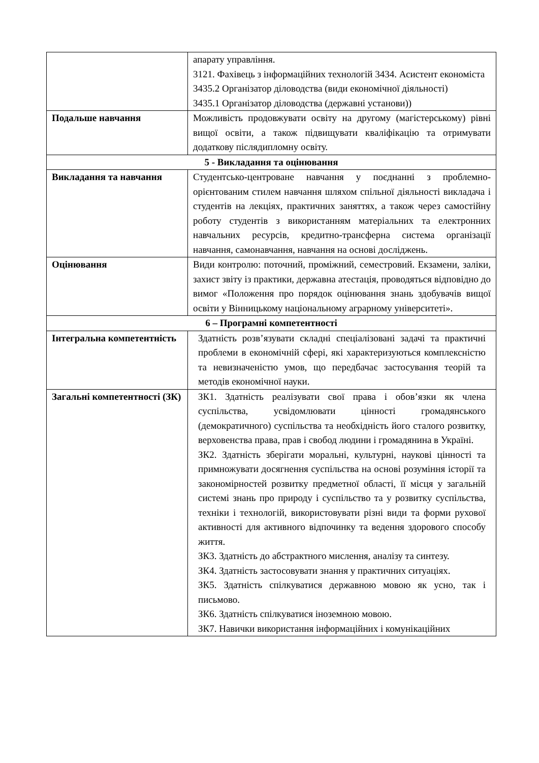| | апарату управління. 3121. Фахівець з інформаційних технологій 3434. Асистент економіста 3435.2 Організатор діловодства (види економічної діяльності) 3435.1 Організатор діловодства (державні установи)) |
| Подальше навчання | Можливість продовжувати освіту на другому (магістерському) рівні вищої освіти, а також підвищувати кваліфікацію та отримувати додаткову післядипломну освіту. |
| 5 - Викладання та оцінювання | |
| Викладання та навчання | Студентсько-центроване навчання у поєднанні з проблемно-орієнтованим стилем навчання шляхом спільної діяльності викладача і студентів на лекціях, практичних заняттях, а також через самостійну роботу студентів з використанням матеріальних та електронних навчальних ресурсів, кредитно-трансферна система організації навчання, самонавчання, навчання на основі досліджень. |
| Оцінювання | Види контролю: поточний, проміжний, семестровий. Екзамени, заліки, захист звіту із практики, державна атестація, проводяться відповідно до вимог «Положення про порядок оцінювання знань здобувачів вищої освіти у Вінницькому національному аграрному університеті». |
| 6 – Програмні компетентності | |
| Інтегральна компетентність | Здатність розв’язувати складні спеціалізовані задачі та практичні проблеми в економічній сфері, які характеризуються комплексністю та невизначеністю умов, що передбачає застосування теорій та методів економічної науки. |
| Загальні компетентності (ЗК) | ЗК1. Здатність реалізувати свої права і обов’язки як члена суспільства, усвідомлювати цінності громадянського (демократичного) суспільства та необхідність його сталого розвитку, верховенства права, прав і свобод людини і громадянина в Україні. ЗК2. Здатність зберігати моральні, культурні, наукові цінності та примножувати досягнення суспільства на основі розуміння історії та закономірностей розвитку предметної області, її місця у загальній системі знань про природу і суспільство та у розвитку суспільства, техніки і технологій, використовувати різні види та форми рухової активності для активного відпочинку та ведення здорового способу життя. ЗК3. Здатність до абстрактного мислення, аналізу та синтезу. ЗК4. Здатність застосовувати знання у практичних ситуаціях. ЗК5. Здатність спілкуватися державною мовою як усно, так і письмово. ЗК6. Здатність спілкуватися іноземною мовою. ЗК7. Навички використання інформаційних і комунікаційних |